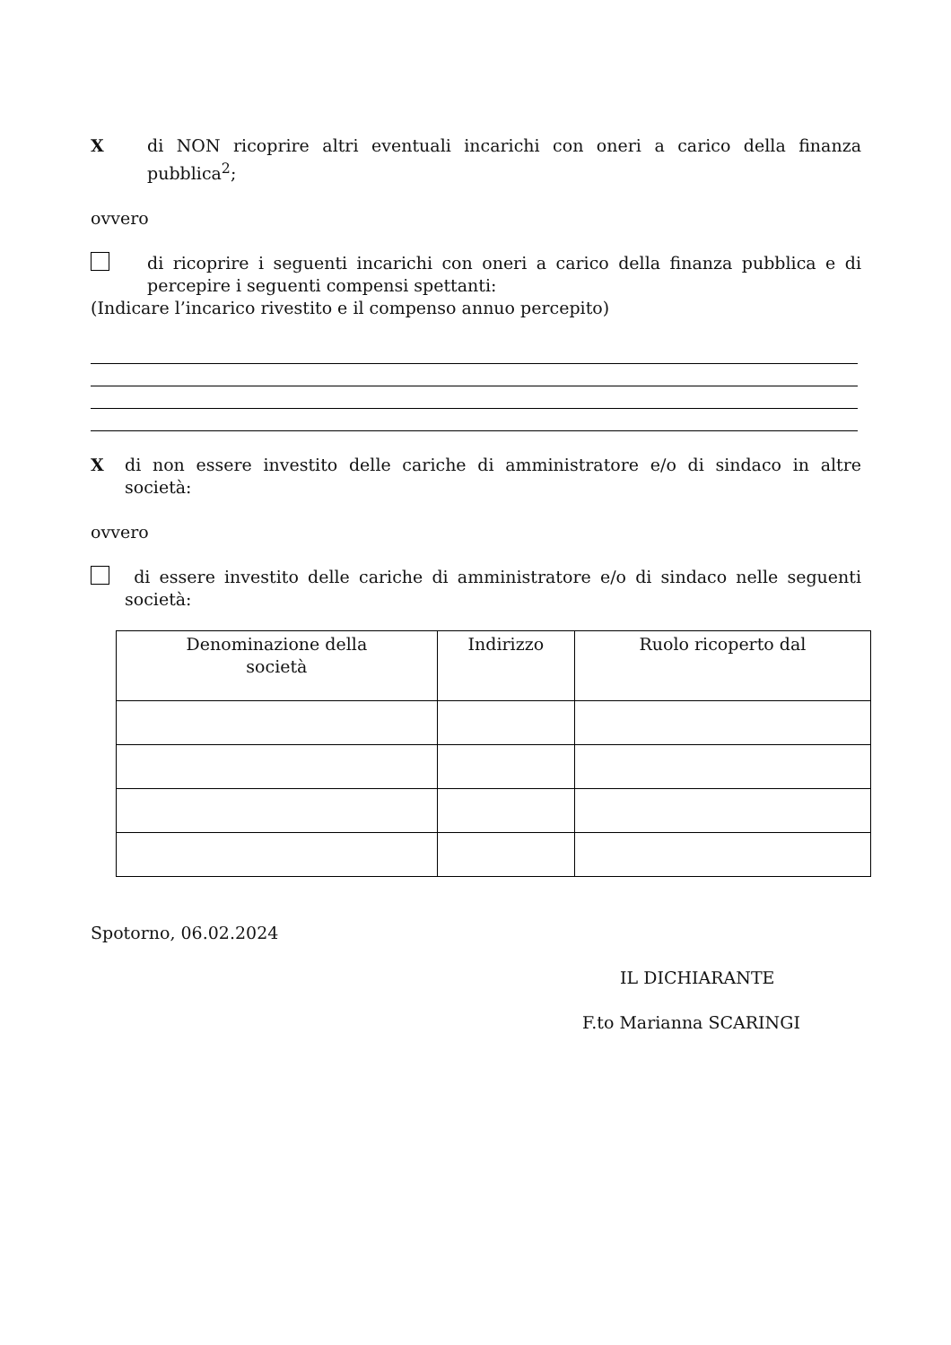X di NON ricoprire altri eventuali incarichi con oneri a carico della finanza pubblica<sup>2</sup>;
ovvero
di ricoprire i seguenti incarichi con oneri a carico della finanza pubblica e di percepire i seguenti compensi spettanti:
(Indicare l’incarico rivestito e il compenso annuo percepito)
X di non essere investito delle cariche di amministratore e/o di sindaco in altre società:
ovvero
di essere investito delle cariche di amministratore e/o di sindaco nelle seguenti società:
| Denominazione della società | Indirizzo | Ruolo ricoperto dal |
| --- | --- | --- |
Spotorno, 06.02.2024
IL DICHIARANTE
F.to Marianna SCARINGI